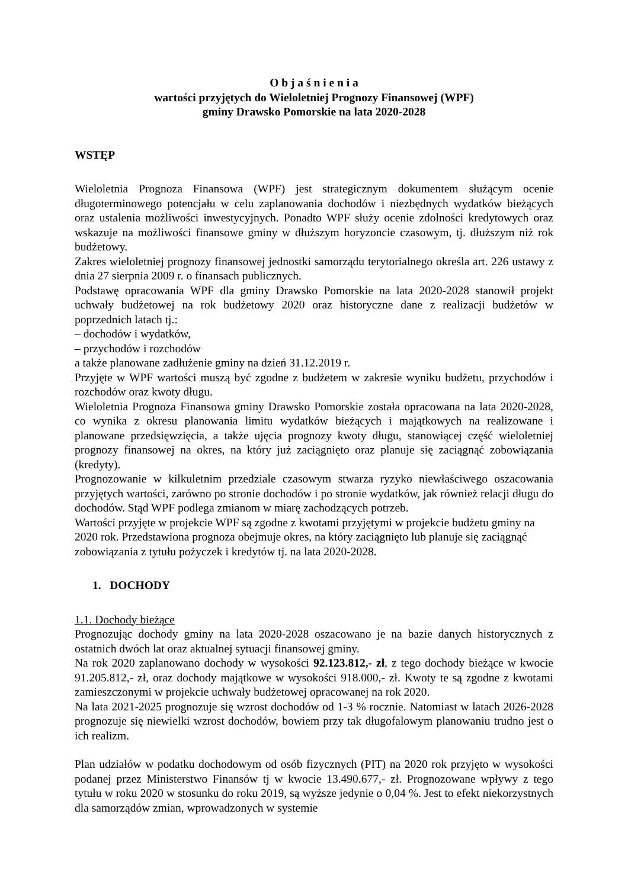O b j a ś n i e n i a
wartości przyjętych do Wieloletniej Prognozy Finansowej (WPF)
gminy Drawsko Pomorskie na lata 2020-2028
WSTĘP
Wieloletnia Prognoza Finansowa (WPF) jest strategicznym dokumentem służącym ocenie długoterminowego potencjału w celu zaplanowania dochodów i niezbędnych wydatków bieżących oraz ustalenia możliwości inwestycyjnych. Ponadto WPF służy ocenie zdolności kredytowych oraz wskazuje na możliwości finansowe gminy w dłuższym horyzoncie czasowym, tj. dłuższym niż rok budżetowy.
Zakres wieloletniej prognozy finansowej jednostki samorządu terytorialnego określa art. 226 ustawy z dnia 27 sierpnia 2009 r. o finansach publicznych.
Podstawę opracowania WPF dla gminy Drawsko Pomorskie na lata 2020-2028 stanowił projekt uchwały budżetowej na rok budżetowy 2020 oraz historyczne dane z realizacji budżetów w poprzednich latach tj.:
– dochodów i wydatków,
– przychodów i rozchodów
a także planowane zadłużenie gminy na dzień 31.12.2019 r.
Przyjęte w WPF wartości muszą być zgodne z budżetem w zakresie wyniku budżetu, przychodów i rozchodów oraz kwoty długu.
Wieloletnia Prognoza Finansowa gminy Drawsko Pomorskie została opracowana na lata 2020-2028, co wynika z okresu planowania limitu wydatków bieżących i majątkowych na realizowane i planowane przedsięwzięcia, a także ujęcia prognozy kwoty długu, stanowiącej część wieloletniej prognozy finansowej na okres, na który już zaciągnięto oraz planuje się zaciągnąć zobowiązania (kredyty).
Prognozowanie w kilkuletnim przedziale czasowym stwarza ryzyko niewłaściwego oszacowania przyjętych wartości, zarówno po stronie dochodów i po stronie wydatków, jak również relacji długu do dochodów. Stąd WPF podlega zmianom w miarę zachodzących potrzeb.
Wartości przyjęte w projekcie WPF są zgodne z kwotami przyjętymi w projekcie budżetu gminy na 2020 rok. Przedstawiona prognoza obejmuje okres, na który zaciągnięto lub planuje się zaciągnąć zobowiązania z tytułu pożyczek i kredytów tj. na lata 2020-2028.
1. DOCHODY
1.1. Dochody bieżące
Prognozując dochody gminy na lata 2020-2028 oszacowano je na bazie danych historycznych z ostatnich dwóch lat oraz aktualnej sytuacji finansowej gminy.
Na rok 2020 zaplanowano dochody w wysokości 92.123.812,- zł, z tego dochody bieżące w kwocie 91.205.812,- zł, oraz dochody majątkowe w wysokości 918.000,- zł. Kwoty te są zgodne z kwotami zamieszczonymi w projekcie uchwały budżetowej opracowanej na rok 2020.
Na lata 2021-2025 prognozuje się wzrost dochodów od 1-3 % rocznie. Natomiast w latach 2026-2028 prognozuje się niewielki wzrost dochodów, bowiem przy tak długofalowym planowaniu trudno jest o ich realizm.
Plan udziałów w podatku dochodowym od osób fizycznych (PIT) na 2020 rok przyjęto w wysokości podanej przez Ministerstwo Finansów tj w kwocie 13.490.677,- zł. Prognozowane wpływy z tego tytułu w roku 2020 w stosunku do roku 2019, są wyższe jedynie o 0,04 %. Jest to efekt niekorzystnych dla samorządów zmian, wprowadzonych w systemie